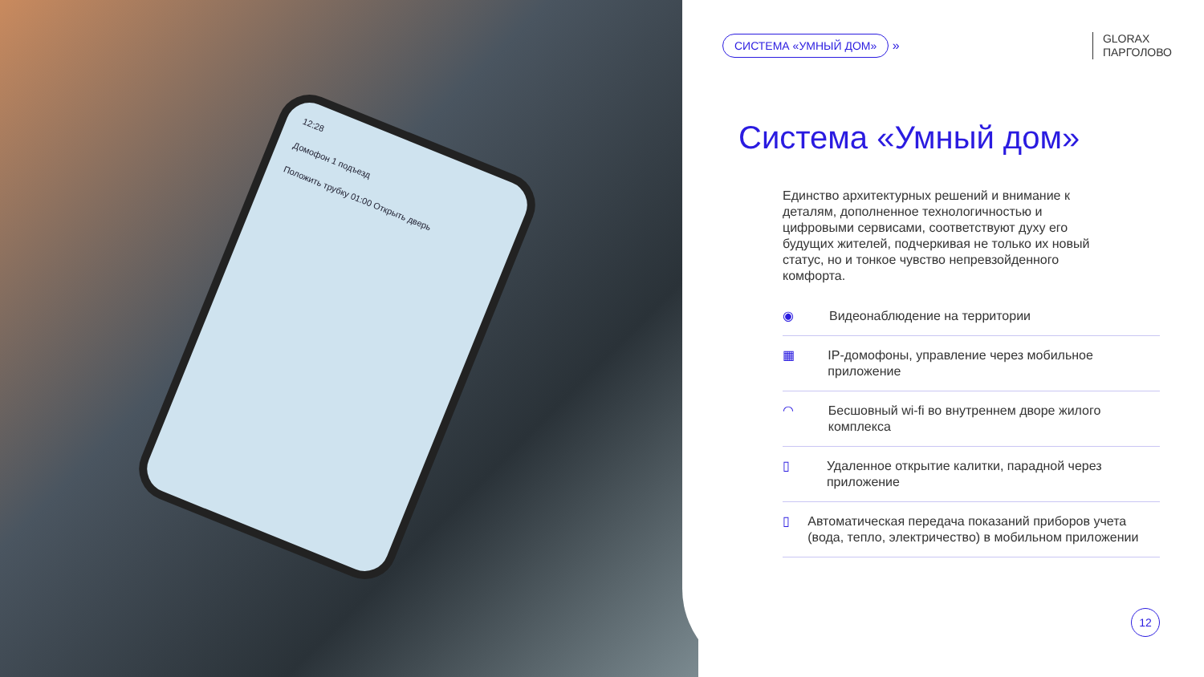12:28
Домофон 1 подъезд
Положить трубку 01:00 Открыть дверь
СИСТЕМА «УМНЫЙ ДОМ» »
GLORAX
ПАРГОЛОВО
Система «Умный дом»
Единство архитектурных решений и внимание к деталям, дополненное технологичностью и цифровыми сервисами, соответствуют духу его будущих жителей, подчеркивая не только их новый статус, но и тонкое чувство непревзойденного комфорта.
◉ Видеонаблюдение на территории
▦ IP-домофоны, управление через мобильное приложение
◠ Бесшовный wi-fi во внутреннем дворе жилого комплекса
▯ Удаленное открытие калитки, парадной через приложение
▯ Автоматическая передача показаний приборов учета (вода, тепло, электричество) в мобильном приложении
12